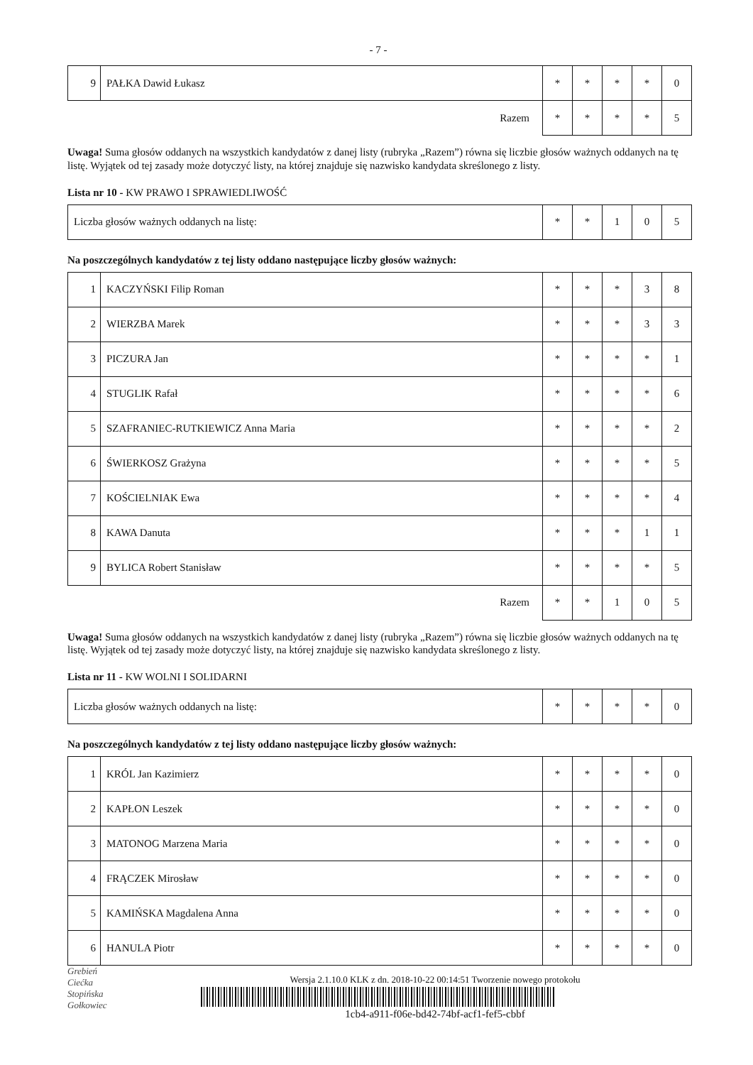- 7 -
| 9 | PAŁKA Dawid Łukasz | * | * | * | * | 0 |
| Razem | | * | * | * | * | 5 |
Uwaga! Suma głosów oddanych na wszystkich kandydatów z danej listy (rubryka „Razem”) równa się liczbie głosów ważnych oddanych na tę listę. Wyjątek od tej zasady może dotyczyć listy, na której znajduje się nazwisko kandydata skreślonego z listy.
Lista nr 10 - KW PRAWO I SPRAWIEDLIWOŚĆ
| Liczba głosów ważnych oddanych na listę: | * | * | 1 | 0 | 5 |
Na poszczególnych kandydatów z tej listy oddano następujące liczby głosów ważnych:
| 1 | KACZYŃSKI Filip Roman | * | * | * | 3 | 8 |
| 2 | WIERZBA Marek | * | * | * | 3 | 3 |
| 3 | PICZURA Jan | * | * | * | * | 1 |
| 4 | STUGLIK Rafał | * | * | * | * | 6 |
| 5 | SZAFRANIEC-RUTKIEWICZ Anna Maria | * | * | * | * | 2 |
| 6 | ŚWIERKOSZ Grażyna | * | * | * | * | 5 |
| 7 | KOŚCIELNIAK Ewa | * | * | * | * | 4 |
| 8 | KAWA Danuta | * | * | * | 1 | 1 |
| 9 | BYLICA Robert Stanisław | * | * | * | * | 5 |
| Razem | | * | * | 1 | 0 | 5 |
Uwaga! Suma głosów oddanych na wszystkich kandydatów z danej listy (rubryka „Razem”) równa się liczbie głosów ważnych oddanych na tę listę. Wyjątek od tej zasady może dotyczyć listy, na której znajduje się nazwisko kandydata skreślonego z listy.
Lista nr 11 - KW WOLNI I SOLIDARNI
| Liczba głosów ważnych oddanych na listę: | * | * | * | * | 0 |
Na poszczególnych kandydatów z tej listy oddano następujące liczby głosów ważnych:
| 1 | KRÓL Jan Kazimierz | * | * | * | * | 0 |
| 2 | KAPŁON Leszek | * | * | * | * | 0 |
| 3 | MATONOG Marzena Maria | * | * | * | * | 0 |
| 4 | FRĄCZEK Mirosław | * | * | * | * | 0 |
| 5 | KAMIŃSKA Magdalena Anna | * | * | * | * | 0 |
| 6 | HANULA Piotr | * | * | * | * | 0 |
Grebień
Ciećka
Stopińska
Gołkowiec
Wersja 2.1.10.0 KLK z dn. 2018-10-22 00:14:51 Tworzenie nowego protokołu
1cb4-a911-f06e-bd42-74bf-acf1-fef5-cbbf